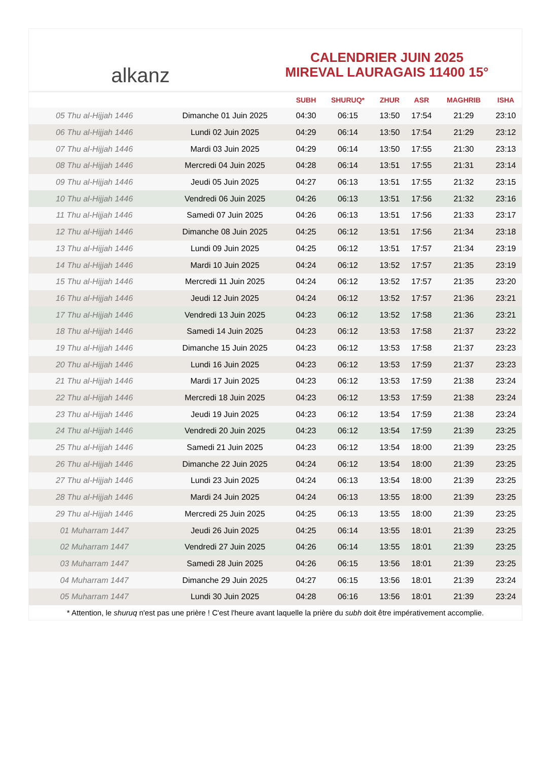alkanz
CALENDRIER JUIN 2025
MIREVAL LAURAGAIS 11400 15°
| | | SUBH | SHURUQ* | ZHUR | ASR | MAGHRIB | ISHA |
| --- | --- | --- | --- | --- | --- | --- | --- |
| 05 Thu al-Hijjah 1446 | Dimanche 01 Juin 2025 | 04:30 | 06:15 | 13:50 | 17:54 | 21:29 | 23:10 |
| 06 Thu al-Hijjah 1446 | Lundi 02 Juin 2025 | 04:29 | 06:14 | 13:50 | 17:54 | 21:29 | 23:12 |
| 07 Thu al-Hijjah 1446 | Mardi 03 Juin 2025 | 04:29 | 06:14 | 13:50 | 17:55 | 21:30 | 23:13 |
| 08 Thu al-Hijjah 1446 | Mercredi 04 Juin 2025 | 04:28 | 06:14 | 13:51 | 17:55 | 21:31 | 23:14 |
| 09 Thu al-Hijjah 1446 | Jeudi 05 Juin 2025 | 04:27 | 06:13 | 13:51 | 17:55 | 21:32 | 23:15 |
| 10 Thu al-Hijjah 1446 | Vendredi 06 Juin 2025 | 04:26 | 06:13 | 13:51 | 17:56 | 21:32 | 23:16 |
| 11 Thu al-Hijjah 1446 | Samedi 07 Juin 2025 | 04:26 | 06:13 | 13:51 | 17:56 | 21:33 | 23:17 |
| 12 Thu al-Hijjah 1446 | Dimanche 08 Juin 2025 | 04:25 | 06:12 | 13:51 | 17:56 | 21:34 | 23:18 |
| 13 Thu al-Hijjah 1446 | Lundi 09 Juin 2025 | 04:25 | 06:12 | 13:51 | 17:57 | 21:34 | 23:19 |
| 14 Thu al-Hijjah 1446 | Mardi 10 Juin 2025 | 04:24 | 06:12 | 13:52 | 17:57 | 21:35 | 23:19 |
| 15 Thu al-Hijjah 1446 | Mercredi 11 Juin 2025 | 04:24 | 06:12 | 13:52 | 17:57 | 21:35 | 23:20 |
| 16 Thu al-Hijjah 1446 | Jeudi 12 Juin 2025 | 04:24 | 06:12 | 13:52 | 17:57 | 21:36 | 23:21 |
| 17 Thu al-Hijjah 1446 | Vendredi 13 Juin 2025 | 04:23 | 06:12 | 13:52 | 17:58 | 21:36 | 23:21 |
| 18 Thu al-Hijjah 1446 | Samedi 14 Juin 2025 | 04:23 | 06:12 | 13:53 | 17:58 | 21:37 | 23:22 |
| 19 Thu al-Hijjah 1446 | Dimanche 15 Juin 2025 | 04:23 | 06:12 | 13:53 | 17:58 | 21:37 | 23:23 |
| 20 Thu al-Hijjah 1446 | Lundi 16 Juin 2025 | 04:23 | 06:12 | 13:53 | 17:59 | 21:37 | 23:23 |
| 21 Thu al-Hijjah 1446 | Mardi 17 Juin 2025 | 04:23 | 06:12 | 13:53 | 17:59 | 21:38 | 23:24 |
| 22 Thu al-Hijjah 1446 | Mercredi 18 Juin 2025 | 04:23 | 06:12 | 13:53 | 17:59 | 21:38 | 23:24 |
| 23 Thu al-Hijjah 1446 | Jeudi 19 Juin 2025 | 04:23 | 06:12 | 13:54 | 17:59 | 21:38 | 23:24 |
| 24 Thu al-Hijjah 1446 | Vendredi 20 Juin 2025 | 04:23 | 06:12 | 13:54 | 17:59 | 21:39 | 23:25 |
| 25 Thu al-Hijjah 1446 | Samedi 21 Juin 2025 | 04:23 | 06:12 | 13:54 | 18:00 | 21:39 | 23:25 |
| 26 Thu al-Hijjah 1446 | Dimanche 22 Juin 2025 | 04:24 | 06:12 | 13:54 | 18:00 | 21:39 | 23:25 |
| 27 Thu al-Hijjah 1446 | Lundi 23 Juin 2025 | 04:24 | 06:13 | 13:54 | 18:00 | 21:39 | 23:25 |
| 28 Thu al-Hijjah 1446 | Mardi 24 Juin 2025 | 04:24 | 06:13 | 13:55 | 18:00 | 21:39 | 23:25 |
| 29 Thu al-Hijjah 1446 | Mercredi 25 Juin 2025 | 04:25 | 06:13 | 13:55 | 18:00 | 21:39 | 23:25 |
| 01 Muharram 1447 | Jeudi 26 Juin 2025 | 04:25 | 06:14 | 13:55 | 18:01 | 21:39 | 23:25 |
| 02 Muharram 1447 | Vendredi 27 Juin 2025 | 04:26 | 06:14 | 13:55 | 18:01 | 21:39 | 23:25 |
| 03 Muharram 1447 | Samedi 28 Juin 2025 | 04:26 | 06:15 | 13:56 | 18:01 | 21:39 | 23:25 |
| 04 Muharram 1447 | Dimanche 29 Juin 2025 | 04:27 | 06:15 | 13:56 | 18:01 | 21:39 | 23:24 |
| 05 Muharram 1447 | Lundi 30 Juin 2025 | 04:28 | 06:16 | 13:56 | 18:01 | 21:39 | 23:24 |
* Attention, le shuruq n'est pas une prière ! C'est l'heure avant laquelle la prière du subh doit être impérativement accomplie.